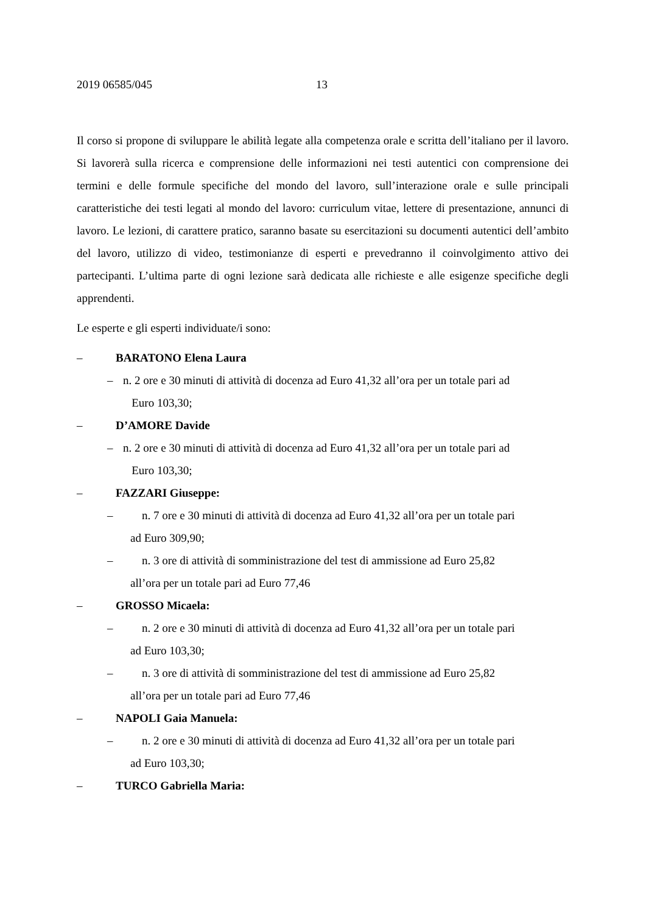2019 06585/045 13
Il corso si propone di sviluppare le abilità legate alla competenza orale e scritta dell’italiano per il lavoro. Si lavorerà sulla ricerca e comprensione delle informazioni nei testi autentici con comprensione dei termini e delle formule specifiche del mondo del lavoro, sull’interazione orale e sulle principali caratteristiche dei testi legati al mondo del lavoro: curriculum vitae, lettere di presentazione, annunci di lavoro. Le lezioni, di carattere pratico, saranno basate su esercitazioni su documenti autentici dell’ambito del lavoro, utilizzo di video, testimonianze di esperti e prevedranno il coinvolgimento attivo dei partecipanti. L’ultima parte di ogni lezione sarà dedicata alle richieste e alle esigenze specifiche degli apprendenti.
Le esperte e gli esperti individuate/i sono:
– BARATONO Elena Laura
– n. 2 ore e 30 minuti di attività di docenza ad Euro 41,32 all’ora per un totale pari ad
Euro 103,30;
– D’AMORE Davide
– n. 2 ore e 30 minuti di attività di docenza ad Euro 41,32 all’ora per un totale pari ad
Euro 103,30;
– FAZZARI Giuseppe:
– n. 7 ore e 30 minuti di attività di docenza ad Euro 41,32 all’ora per un totale pari
ad Euro 309,90;
– n. 3 ore di attività di somministrazione del test di ammissione ad Euro 25,82
all’ora per un totale pari ad Euro 77,46
– GROSSO Micaela:
– n. 2 ore e 30 minuti di attività di docenza ad Euro 41,32 all’ora per un totale pari
ad Euro 103,30;
– n. 3 ore di attività di somministrazione del test di ammissione ad Euro 25,82
all’ora per un totale pari ad Euro 77,46
– NAPOLI Gaia Manuela:
– n. 2 ore e 30 minuti di attività di docenza ad Euro 41,32 all’ora per un totale pari
ad Euro 103,30;
– TURCO Gabriella Maria: